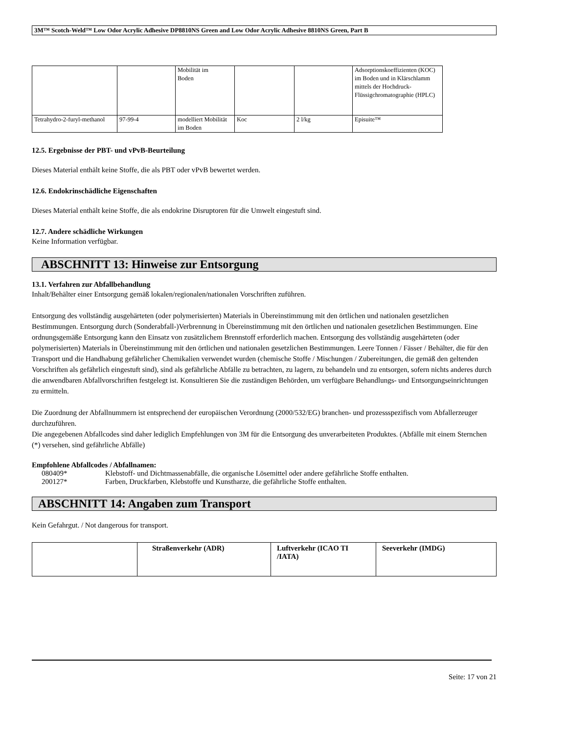3M™ Scotch-Weld™ Low Odor Acrylic Adhesive DP8810NS Green and Low Odor Acrylic Adhesive 8810NS Green, Part B
| | | Mobilität im Boden | | | Adsorptionskoeffizienten (KOC) im Boden und in Klärschlamm mittels der Hochdruck-Flüssigchromatographie (HPLC) |
| Tetrahydro-2-furyl-methanol | 97-99-4 | modelliert Mobilität im Boden | Koc | 2 l/kg | Episuite™ |
12.5. Ergebnisse der PBT- und vPvB-Beurteilung
Dieses Material enthält keine Stoffe, die als PBT oder vPvB bewertet werden.
12.6. Endokrinschädliche Eigenschaften
Dieses Material enthält keine Stoffe, die als endokrine Disruptoren für die Umwelt eingestuft sind.
12.7. Andere schädliche Wirkungen
Keine Information verfügbar.
ABSCHNITT 13: Hinweise zur Entsorgung
13.1. Verfahren zur Abfallbehandlung
Inhalt/Behälter einer Entsorgung gemäß lokalen/regionalen/nationalen Vorschriften zuführen.
Entsorgung des vollständig ausgehärteten (oder polymerisierten) Materials in Übereinstimmung mit den örtlichen und nationalen gesetzlichen Bestimmungen. Entsorgung durch (Sonderabfall-)Verbrennung in Übereinstimmung mit den örtlichen und nationalen gesetzlichen Bestimmungen. Eine ordnungsgemäße Entsorgung kann den Einsatz von zusätzlichem Brennstoff erforderlich machen. Entsorgung des vollständig ausgehärteten (oder polymerisierten) Materials in Übereinstimmung mit den örtlichen und nationalen gesetzlichen Bestimmungen. Leere Tonnen / Fässer / Behälter, die für den Transport und die Handhabung gefährlicher Chemikalien verwendet wurden (chemische Stoffe / Mischungen / Zubereitungen, die gemäß den geltenden Vorschriften als gefährlich eingestuft sind), sind als gefährliche Abfälle zu betrachten, zu lagern, zu behandeln und zu entsorgen, sofern nichts anderes durch die anwendbaren Abfallvorschriften festgelegt ist. Konsultieren Sie die zuständigen Behörden, um verfügbare Behandlungs- und Entsorgungseinrichtungen zu ermitteln.
Die Zuordnung der Abfallnummern ist entsprechend der europäischen Verordnung (2000/532/EG) branchen- und prozessspezifisch vom Abfallerzeuger durchzuführen.
Die angegebenen Abfallcodes sind daher lediglich Empfehlungen von 3M für die Entsorgung des unverarbeiteten Produktes. (Abfälle mit einem Sternchen (*) versehen, sind gefährliche Abfälle)
Empfohlene Abfallcodes / Abfallnamen:
| 080409* | Klebstoff- und Dichtmassenabfälle, die organische Lösemittel oder andere gefährliche Stoffe enthalten. |
| 200127* | Farben, Druckfarben, Klebstoffe und Kunstharze, die gefährliche Stoffe enthalten. |
ABSCHNITT 14: Angaben zum Transport
Kein Gefahrgut. / Not dangerous for transport.
| | Straßenverkehr (ADR) | Luftverkehr (ICAO TI /IATA) | Seeverkehr (IMDG) |
Seite: 17 von 21